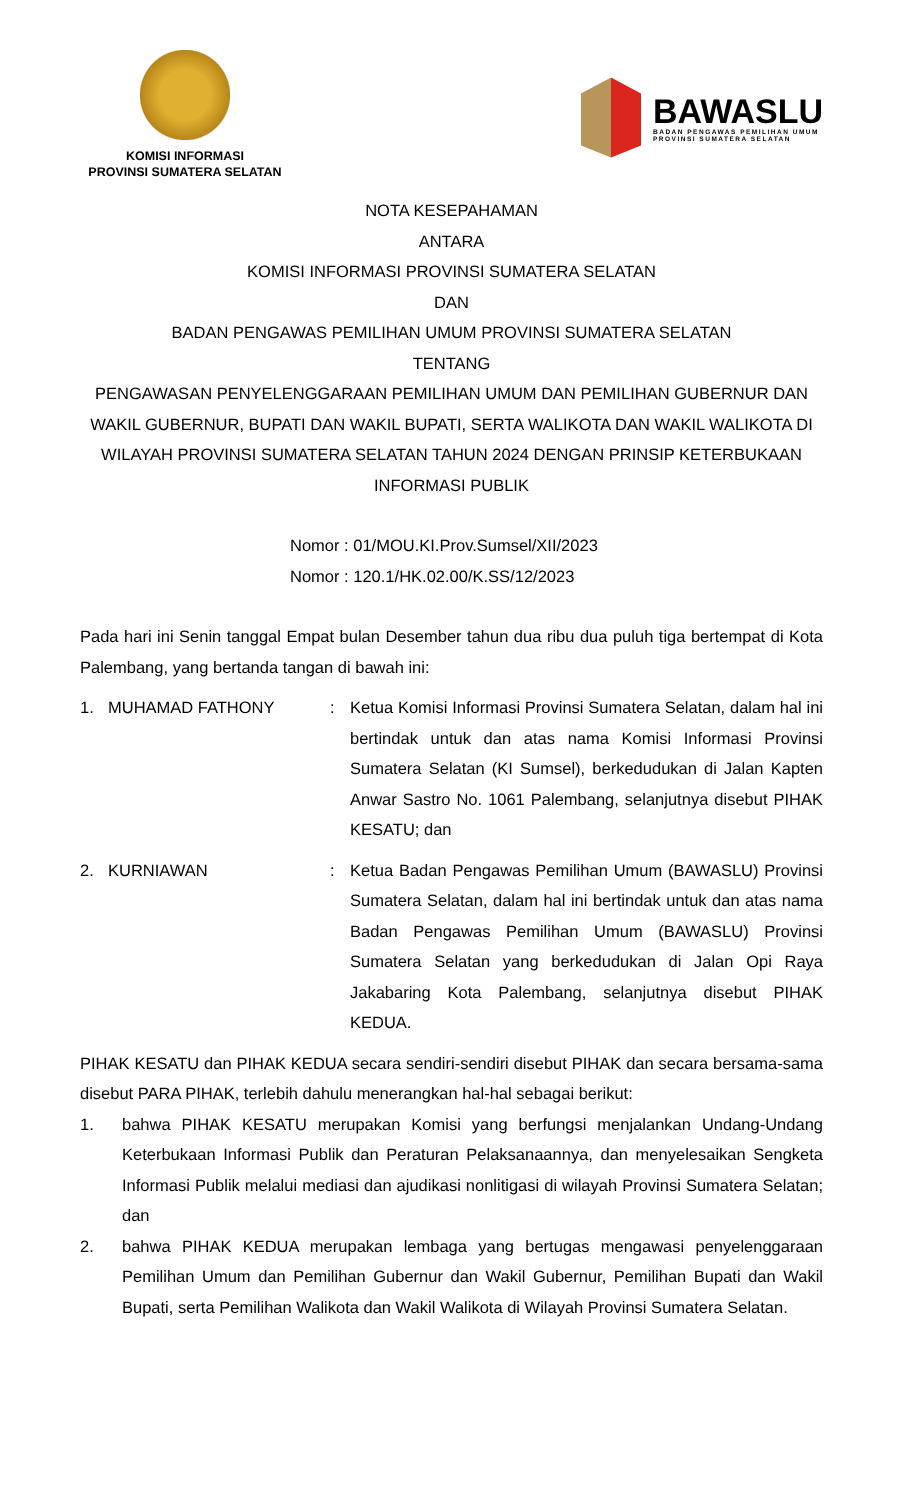KOMISI INFORMASI
PROVINSI SUMATERA SELATAN
BAWASLU
BADAN PENGAWAS PEMILIHAN UMUM
PROVINSI SUMATERA SELATAN
NOTA KESEPAHAMAN
ANTARA
KOMISI INFORMASI PROVINSI SUMATERA SELATAN
DAN
BADAN PENGAWAS PEMILIHAN UMUM PROVINSI SUMATERA SELATAN
TENTANG
PENGAWASAN PENYELENGGARAAN PEMILIHAN UMUM DAN PEMILIHAN GUBERNUR DAN WAKIL GUBERNUR, BUPATI DAN WAKIL BUPATI, SERTA WALIKOTA DAN WAKIL WALIKOTA DI WILAYAH PROVINSI SUMATERA SELATAN TAHUN 2024 DENGAN PRINSIP KETERBUKAAN INFORMASI PUBLIK
Nomor : 01/MOU.KI.Prov.Sumsel/XII/2023
Nomor : 120.1/HK.02.00/K.SS/12/2023
Pada hari ini Senin tanggal Empat bulan Desember tahun dua ribu dua puluh tiga bertempat di Kota Palembang, yang bertanda tangan di bawah ini:
1. MUHAMAD FATHONY : Ketua Komisi Informasi Provinsi Sumatera Selatan, dalam hal ini bertindak untuk dan atas nama Komisi Informasi Provinsi Sumatera Selatan (KI Sumsel), berkedudukan di Jalan Kapten Anwar Sastro No. 1061 Palembang, selanjutnya disebut PIHAK KESATU; dan
2. KURNIAWAN : Ketua Badan Pengawas Pemilihan Umum (BAWASLU) Provinsi Sumatera Selatan, dalam hal ini bertindak untuk dan atas nama Badan Pengawas Pemilihan Umum (BAWASLU) Provinsi Sumatera Selatan yang berkedudukan di Jalan Opi Raya Jakabaring Kota Palembang, selanjutnya disebut PIHAK KEDUA.
PIHAK KESATU dan PIHAK KEDUA secara sendiri-sendiri disebut PIHAK dan secara bersama-sama disebut PARA PIHAK, terlebih dahulu menerangkan hal-hal sebagai berikut:
1. bahwa PIHAK KESATU merupakan Komisi yang berfungsi menjalankan Undang-Undang Keterbukaan Informasi Publik dan Peraturan Pelaksanaannya, dan menyelesaikan Sengketa Informasi Publik melalui mediasi dan ajudikasi nonlitigasi di wilayah Provinsi Sumatera Selatan; dan
2. bahwa PIHAK KEDUA merupakan lembaga yang bertugas mengawasi penyelenggaraan Pemilihan Umum dan Pemilihan Gubernur dan Wakil Gubernur, Pemilihan Bupati dan Wakil Bupati, serta Pemilihan Walikota dan Wakil Walikota di Wilayah Provinsi Sumatera Selatan.